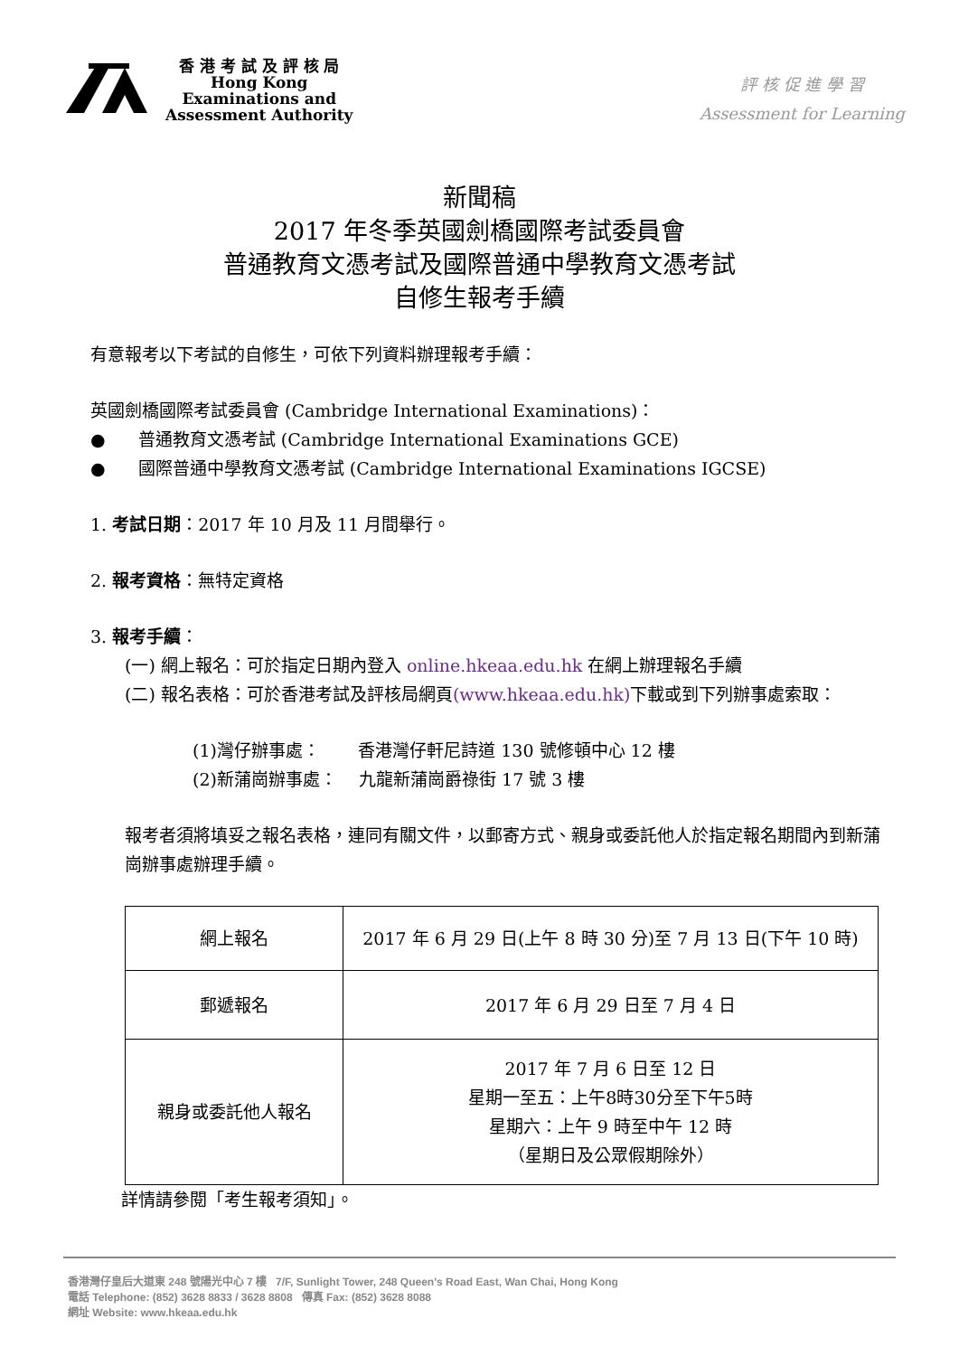香 港 考 試 及 評 核 局
Hong Kong
Examinations and
Assessment Authority
評 核 促 進 學 習
Assessment for Learning
新聞稿
2017 年冬季英國劍橋國際考試委員會
普通教育文憑考試及國際普通中學教育文憑考試
自修生報考手續
有意報考以下考試的自修生，可依下列資料辦理報考手續：
英國劍橋國際考試委員會 (Cambridge International Examinations)：
● 普通教育文憑考試 (Cambridge International Examinations GCE)
● 國際普通中學教育文憑考試 (Cambridge International Examinations IGCSE)
1. 考試日期：2017 年 10 月及 11 月間舉行。
2. 報考資格：無特定資格
3. 報考手續：
(一) 網上報名：可於指定日期內登入 online.hkeaa.edu.hk 在網上辦理報名手續
(二) 報名表格：可於香港考試及評核局網頁(www.hkeaa.edu.hk) 下載或到下列辦事處索取：
(1)灣仔辦事處： 香港灣仔軒尼詩道 130 號修頓中心 12 樓
(2)新蒲崗辦事處： 九龍新蒲崗爵祿街 17 號 3 樓
報考者須將填妥之報名表格，連同有關文件，以郵寄方式、親身或委託他人於指定報名期間內到新蒲崗辦事處辦理手續。
| 網上報名 | 2017 年 6 月 29 日(上午 8 時 30 分)至 7 月 13 日(下午 10 時) |
| 郵遞報名 | 2017 年 6 月 29 日至 7 月 4 日 |
| 親身或委託他人報名 | 2017 年 7 月 6 日至 12 日 星期一至五：上午8時30分至下午5時 星期六：上午 9 時至中午 12 時 （星期日及公眾假期除外） |
詳情請參閱「考生報考須知」。
香港灣仔皇后大道東 248 號陽光中心 7 樓 7/F, Sunlight Tower, 248 Queen's Road East, Wan Chai, Hong Kong
電話 Telephone: (852) 3628 8833 / 3628 8808 傳真 Fax: (852) 3628 8088
網址 Website: www.hkeaa.edu.hk